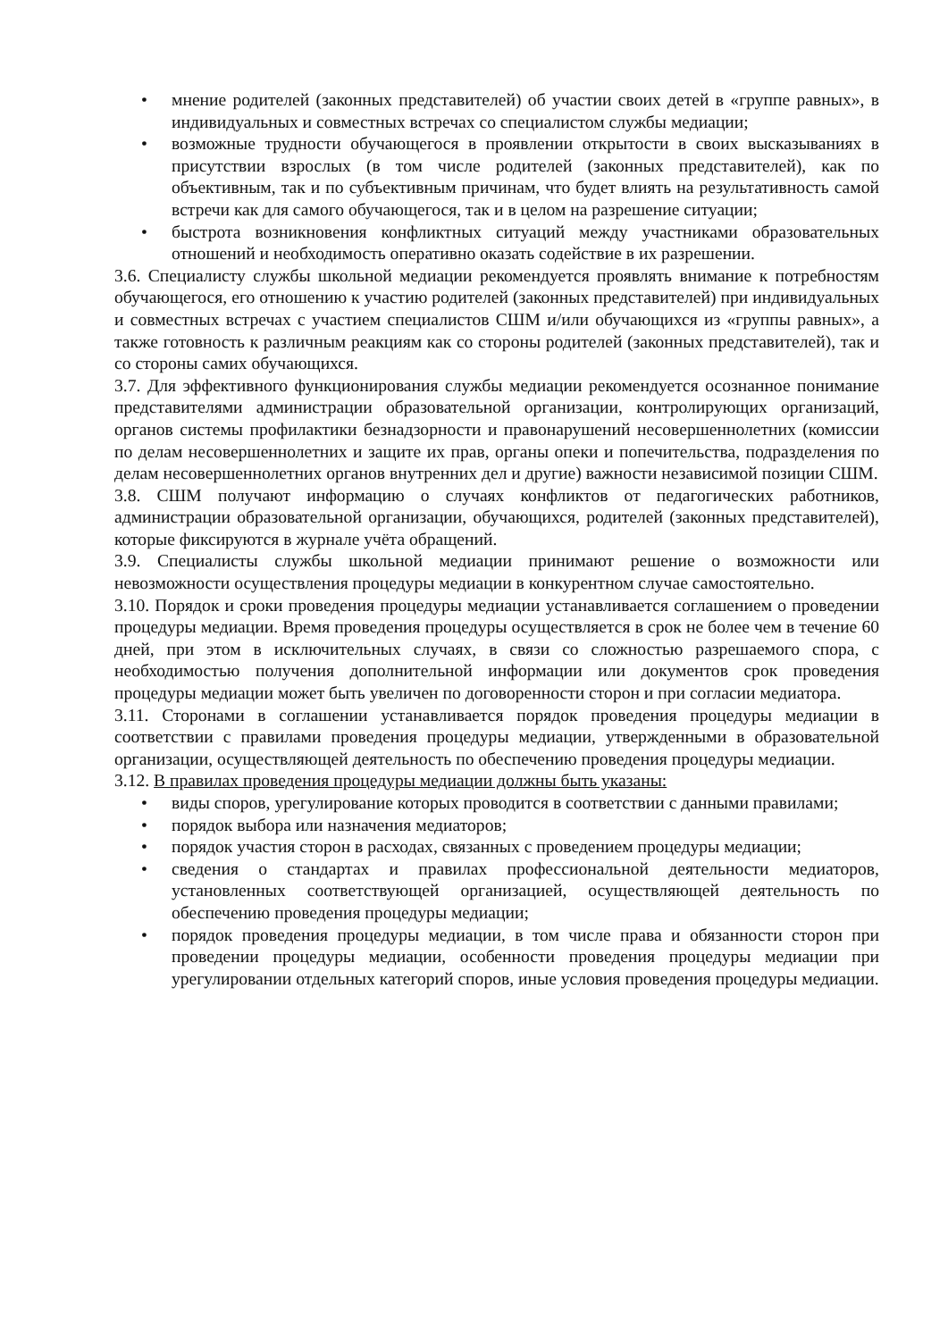• мнение родителей (законных представителей) об участии своих детей в «группе равных», в индивидуальных и совместных встречах со специалистом службы медиации;
• возможные трудности обучающегося в проявлении открытости в своих высказываниях в присутствии взрослых (в том числе родителей (законных представителей), как по объективным, так и по субъективным причинам, что будет влиять на результативность самой встречи как для самого обучающегося, так и в целом на разрешение ситуации;
• быстрота возникновения конфликтных ситуаций между участниками образовательных отношений и необходимость оперативно оказать содействие в их разрешении.
3.6. Специалисту службы школьной медиации рекомендуется проявлять внимание к потребностям обучающегося, его отношению к участию родителей (законных представителей) при индивидуальных и совместных встречах с участием специалистов СШМ и/или обучающихся из «группы равных», а также готовность к различным реакциям как со стороны родителей (законных представителей), так и со стороны самих обучающихся.
3.7. Для эффективного функционирования службы медиации рекомендуется осознанное понимание представителями администрации образовательной организации, контролирующих организаций, органов системы профилактики безнадзорности и правонарушений несовершеннолетних (комиссии по делам несовершеннолетних и защите их прав, органы опеки и попечительства, подразделения по делам несовершеннолетних органов внутренних дел и другие) важности независимой позиции СШМ.
3.8. СШМ получают информацию о случаях конфликтов от педагогических работников, администрации образовательной организации, обучающихся, родителей (законных представителей), которые фиксируются в журнале учёта обращений.
3.9. Специалисты службы школьной медиации принимают решение о возможности или невозможности осуществления процедуры медиации в конкурентном случае самостоятельно.
3.10. Порядок и сроки проведения процедуры медиации устанавливается соглашением о проведении процедуры медиации. Время проведения процедуры осуществляется в срок не более чем в течение 60 дней, при этом в исключительных случаях, в связи со сложностью разрешаемого спора, с необходимостью получения дополнительной информации или документов срок проведения процедуры медиации может быть увеличен по договоренности сторон и при согласии медиатора.
3.11. Сторонами в соглашении устанавливается порядок проведения процедуры медиации в соответствии с правилами проведения процедуры медиации, утвержденными в образовательной организации, осуществляющей деятельность по обеспечению проведения процедуры медиации.
3.12. В правилах проведения процедуры медиации должны быть указаны:
• виды споров, урегулирование которых проводится в соответствии с данными правилами;
• порядок выбора или назначения медиаторов;
• порядок участия сторон в расходах, связанных с проведением процедуры медиации;
• сведения о стандартах и правилах профессиональной деятельности медиаторов, установленных соответствующей организацией, осуществляющей деятельность по обеспечению проведения процедуры медиации;
• порядок проведения процедуры медиации, в том числе права и обязанности сторон при проведении процедуры медиации, особенности проведения процедуры медиации при урегулировании отдельных категорий споров, иные условия проведения процедуры медиации.